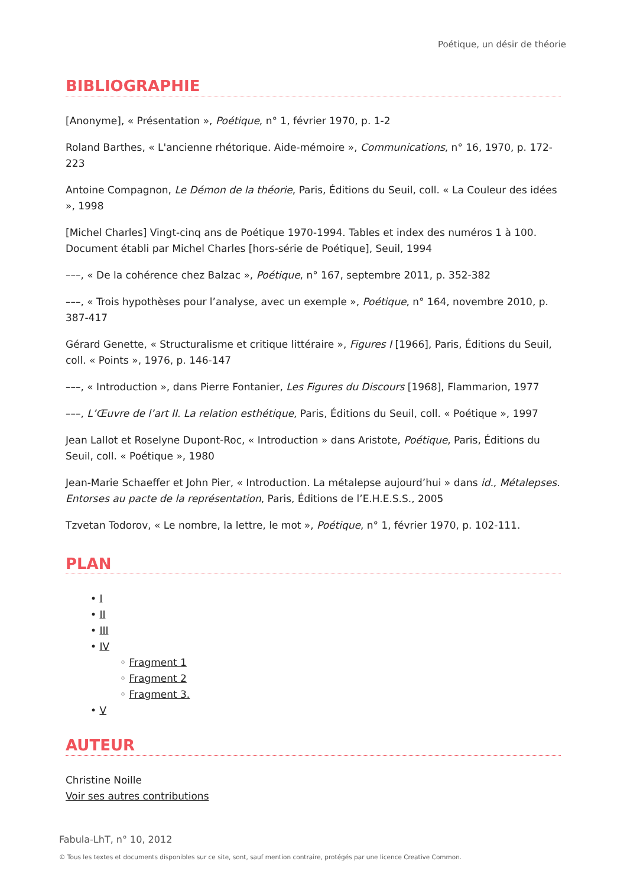Poétique, un désir de théorie
BIBLIOGRAPHIE
[Anonyme], « Présentation », Poétique, n° 1, février 1970, p. 1-2
Roland Barthes, « L'ancienne rhétorique. Aide-mémoire », Communications, n° 16, 1970, p. 172-223
Antoine Compagnon, Le Démon de la théorie, Paris, Éditions du Seuil, coll. « La Couleur des idées », 1998
[Michel Charles] Vingt-cinq ans de Poétique 1970-1994. Tables et index des numéros 1 à 100. Document établi par Michel Charles [hors-série de Poétique], Seuil, 1994
–––, « De la cohérence chez Balzac », Poétique, n° 167, septembre 2011, p. 352-382
–––, « Trois hypothèses pour l’analyse, avec un exemple », Poétique, n° 164, novembre 2010, p. 387-417
Gérard Genette, « Structuralisme et critique littéraire », Figures I [1966], Paris, Éditions du Seuil, coll. « Points », 1976, p. 146-147
–––, « Introduction », dans Pierre Fontanier, Les Figures du Discours [1968], Flammarion, 1977
–––, L’Œuvre de l’art II. La relation esthétique, Paris, Éditions du Seuil, coll. « Poétique », 1997
Jean Lallot et Roselyne Dupont-Roc, « Introduction » dans Aristote, Poétique, Paris, Éditions du Seuil, coll. « Poétique », 1980
Jean-Marie Schaeffer et John Pier, « Introduction. La métalepse aujourd’hui » dans id., Métalepses. Entorses au pacte de la représentation, Paris, Éditions de l’E.H.E.S.S., 2005
Tzvetan Todorov, « Le nombre, la lettre, le mot », Poétique, n° 1, février 1970, p. 102-111.
PLAN
• I
• II
• III
• IV
◦ Fragment 1
◦ Fragment 2
◦ Fragment 3.
• V
AUTEUR
Christine Noille
Voir ses autres contributions
Fabula-LhT, n° 10, 2012
© Tous les textes et documents disponibles sur ce site, sont, sauf mention contraire, protégés par une licence Creative Common.